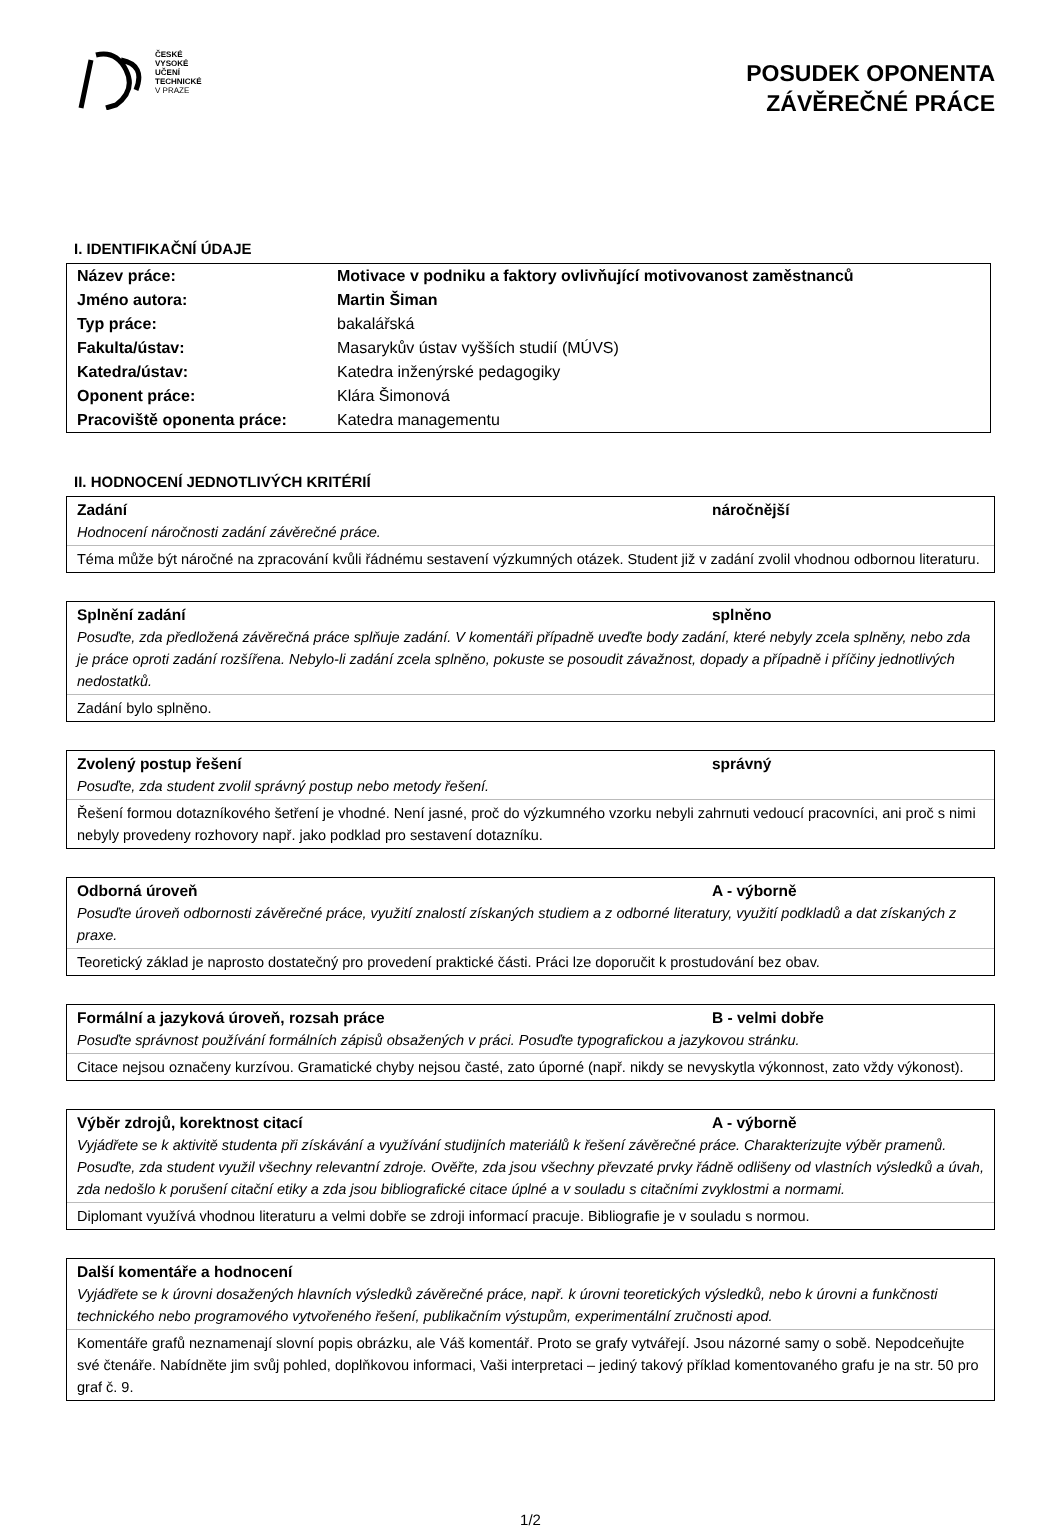ČESKÉ
VYSOKÉ
UČENÍ
TECHNICKÉ
V PRAZE
POSUDEK OPONENTA
ZÁVĚREČNÉ PRÁCE
I. IDENTIFIKAČNÍ ÚDAJE
| Název práce: | Motivace v podniku a faktory ovlivňující motivovanost zaměstnanců |
| Jméno autora: | Martin Šiman |
| Typ práce: | bakalářská |
| Fakulta/ústav: | Masarykův ústav vyšších studií (MÚVS) |
| Katedra/ústav: | Katedra inženýrské pedagogiky |
| Oponent práce: | Klára Šimonová |
| Pracoviště oponenta práce: | Katedra managementu |
II. HODNOCENÍ JEDNOTLIVÝCH KRITÉRIÍ
Zadání náročnější
Hodnocení náročnosti zadání závěrečné práce.
Téma může být náročné na zpracování kvůli řádnému sestavení výzkumných otázek. Student již v zadání zvolil vhodnou odbornou literaturu.
Splnění zadání splněno
Posuďte, zda předložená závěrečná práce splňuje zadání. V komentáři případně uveďte body zadání, které nebyly zcela splněny, nebo zda je práce oproti zadání rozšířena. Nebylo-li zadání zcela splněno, pokuste se posoudit závažnost, dopady a případně i příčiny jednotlivých nedostatků.
Zadání bylo splněno.
Zvolený postup řešení správný
Posuďte, zda student zvolil správný postup nebo metody řešení.
Řešení formou dotazníkového šetření je vhodné. Není jasné, proč do výzkumného vzorku nebyli zahrnuti vedoucí pracovníci, ani proč s nimi nebyly provedeny rozhovory např. jako podklad pro sestavení dotazníku.
Odborná úroveň A - výborně
Posuďte úroveň odbornosti závěrečné práce, využití znalostí získaných studiem a z odborné literatury, využití podkladů a dat získaných z praxe.
Teoretický základ je naprosto dostatečný pro provedení praktické části. Práci lze doporučit k prostudování bez obav.
Formální a jazyková úroveň, rozsah práce B - velmi dobře
Posuďte správnost používání formálních zápisů obsažených v práci. Posuďte typografickou a jazykovou stránku.
Citace nejsou označeny kurzívou. Gramatické chyby nejsou časté, zato úporné (např. nikdy se nevyskytla výkonnost, zato vždy výkonost).
Výběr zdrojů, korektnost citací A - výborně
Vyjádřete se k aktivitě studenta při získávání a využívání studijních materiálů k řešení závěrečné práce. Charakterizujte výběr pramenů. Posuďte, zda student využil všechny relevantní zdroje. Ověřte, zda jsou všechny převzaté prvky řádně odlišeny od vlastních výsledků a úvah, zda nedošlo k porušení citační etiky a zda jsou bibliografické citace úplné a v souladu s citačními zvyklostmi a normami.
Diplomant využívá vhodnou literaturu a velmi dobře se zdroji informací pracuje. Bibliografie je v souladu s normou.
Další komentáře a hodnocení
Vyjádřete se k úrovni dosažených hlavních výsledků závěrečné práce, např. k úrovni teoretických výsledků, nebo k úrovni a funkčnosti technického nebo programového vytvořeného řešení, publikačním výstupům, experimentální zručnosti apod.
Komentáře grafů neznamenají slovní popis obrázku, ale Váš komentář. Proto se grafy vytvářejí. Jsou názorné samy o sobě. Nepodceňujte své čtenáře. Nabídněte jim svůj pohled, doplňkovou informaci, Vaši interpretaci – jediný takový příklad komentovaného grafu je na str. 50 pro graf č. 9.
1/2